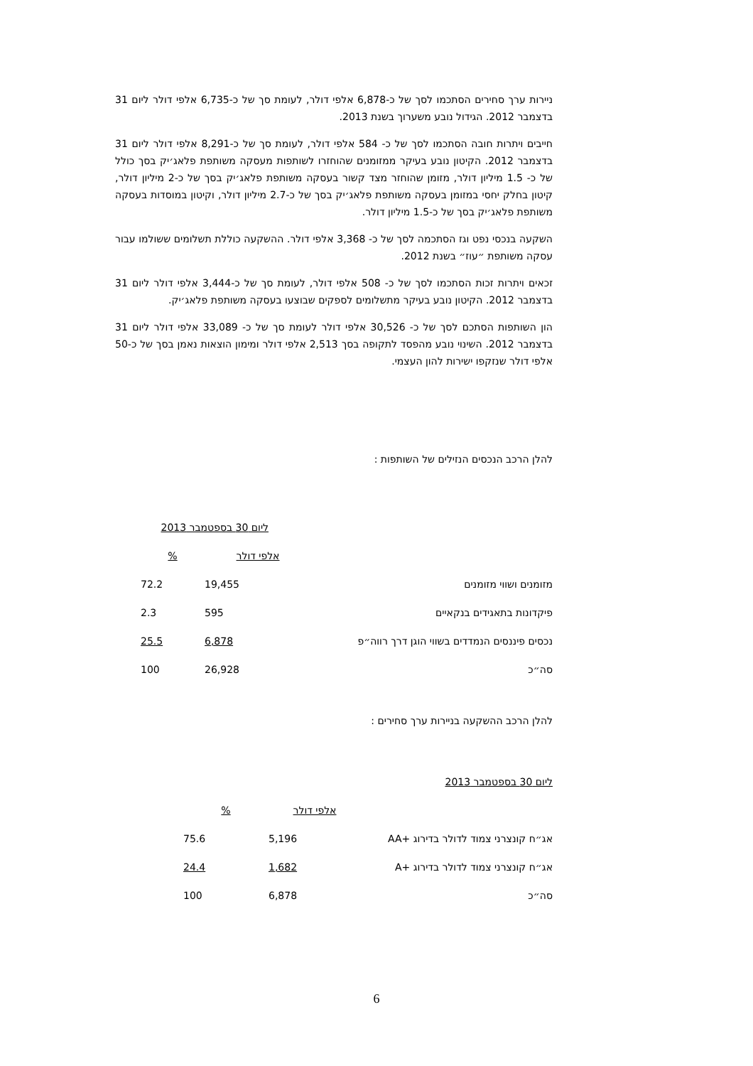ניירות ערך סחירים הסתכמו לסך של כ-6,878 אלפי דולר, לעומת סך של כ-6,735 אלפי דולר ליום 31 בדצמבר 2012. הגידול נובע משערוך בשנת 2013.
חייבים ויתרות חובה הסתכמו לסך של כ- 584 אלפי דולר, לעומת סך של כ-8,291 אלפי דולר ליום 31 בדצמבר 2012. הקיטון נובע בעיקר ממזומנים שהוחזרו לשותפות מעסקה משותפת פלאג׳יק בסך כולל של כ- 1.5 מיליון דולר, מזומן שהוחזר מצד קשור בעסקה משותפת פלאג׳יק בסך של כ-2 מיליון דולר, קיטון בחלק יחסי במזומן בעסקה משותפת פלאג׳יק בסך של כ-2.7 מיליון דולר, וקיטון במוסדות בעסקה משותפת פלאג׳יק בסך של כ-1.5 מיליון דולר.
השקעה בנכסי נפט וגז הסתכמה לסך של כ- 3,368 אלפי דולר. ההשקעה כוללת תשלומים ששולמו עבור עסקה משותפת ״עוז״ בשנת 2012.
זכאים ויתרות זכות הסתכמו לסך של כ- 508 אלפי דולר, לעומת סך של כ-3,444 אלפי דולר ליום 31 בדצמבר 2012. הקיטון נובע בעיקר מתשלומים לספקים שבוצעו בעסקה משותפת פלאג׳יק.
הון השותפות הסתכם לסך של כ- 30,526 אלפי דולר לעומת סך של כ- 33,089 אלפי דולר ליום 31 בדצמבר 2012. השינוי נובע מהפסד לתקופה בסך 2,513 אלפי דולר ומימון הוצאות נאמן בסך של כ-50 אלפי דולר שנזקפו ישירות להון העצמי.
להלן הרכב הנכסים הנזילים של השותפות :
| | ליום 30 בספטמבר 2013 | |
| | אלפי דולר | % |
| מזומנים ושווי מזומנים | 19,455 | 72.2 |
| פיקדונות בתאגידים בנקאיים | 595 | 2.3 |
| נכסים פיננסים הנמדדים בשווי הוגן דרך רווה״פ | 6,878 | 25.5 |
| סה״כ | 26,928 | 100 |
להלן הרכב ההשקעה בניירות ערך סחירים :
| ליום 30 בספטמבר 2013 | | |
| | אלפי דולר | % |
| אג״ח קונצרני צמוד לדולר בדירוג +AA | 5,196 | 75.6 |
| אג״ח קונצרני צמוד לדולר בדירוג +A | 1,682 | 24.4 |
| סה״כ | 6,878 | 100 |
6